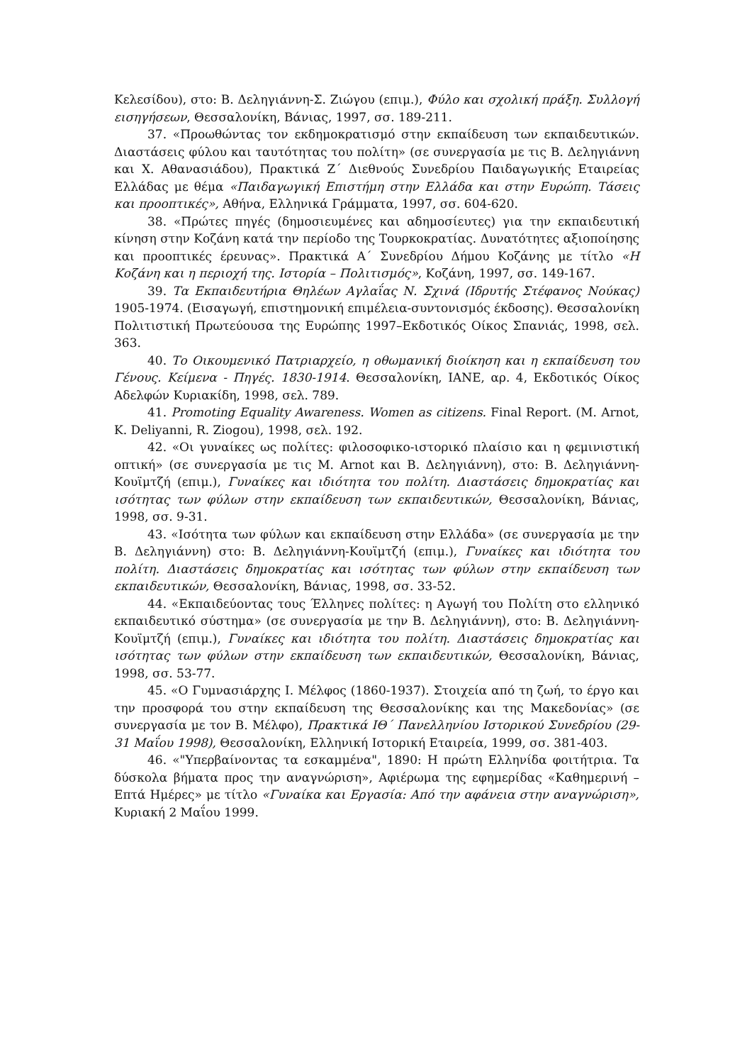Κελεσίδου), στο: Β. Δεληγιάννη-Σ. Ζιώγου (επιμ.), Φύλο και σχολική πράξη. Συλλογή εισηγήσεων, Θεσσαλονίκη, Βάνιας, 1997, σσ. 189-211.
37. «Προωθώντας τον εκδημοκρατισμό στην εκπαίδευση των εκπαιδευτικών. Διαστάσεις φύλου και ταυτότητας του πολίτη» (σε συνεργασία με τις Β. Δεληγιάννη και Χ. Αθανασιάδου), Πρακτικά Ζ΄ Διεθνούς Συνεδρίου Παιδαγωγικής Εταιρείας Ελλάδας με θέμα «Παιδαγωγική Επιστήμη στην Ελλάδα και στην Ευρώπη. Τάσεις και προοπτικές», Αθήνα, Ελληνικά Γράμματα, 1997, σσ. 604-620.
38. «Πρώτες πηγές (δημοσιευμένες και αδημοσίευτες) για την εκπαιδευτική κίνηση στην Κοζάνη κατά την περίοδο της Τουρκοκρατίας. Δυνατότητες αξιοποίησης και προοπτικές έρευνας». Πρακτικά Α΄ Συνεδρίου Δήμου Κοζάνης με τίτλο «Η Κοζάνη και η περιοχή της. Ιστορία – Πολιτισμός», Κοζάνη, 1997, σσ. 149-167.
39. Τα Εκπαιδευτήρια Θηλέων Αγλαΐας Ν. Σχινά (Ιδρυτής Στέφανος Νούκας) 1905-1974. (Εισαγωγή, επιστημονική επιμέλεια-συντονισμός έκδοσης). Θεσσαλονίκη Πολιτιστική Πρωτεύουσα της Ευρώπης 1997–Εκδοτικός Οίκος Σπανιάς, 1998, σελ. 363.
40. Το Οικουμενικό Πατριαρχείο, η οθωμανική διοίκηση και η εκπαίδευση του Γένους. Κείμενα - Πηγές. 1830-1914. Θεσσαλονίκη, ΙΑΝΕ, αρ. 4, Εκδοτικός Οίκος Αδελφών Κυριακίδη, 1998, σελ. 789.
41. Promoting Equality Awareness. Women as citizens. Final Report. (M. Arnot, K. Deliyanni, R. Ziogou), 1998, σελ. 192.
42. «Οι γυναίκες ως πολίτες: φιλοσοφικο-ιστορικό πλαίσιο και η φεμινιστική οπτική» (σε συνεργασία με τις M. Arnot και Β. Δεληγιάννη), στο: Β. Δεληγιάννη-Κουϊμτζή (επιμ.), Γυναίκες και ιδιότητα του πολίτη. Διαστάσεις δημοκρατίας και ισότητας των φύλων στην εκπαίδευση των εκπαιδευτικών, Θεσσαλονίκη, Βάνιας, 1998, σσ. 9-31.
43. «Ισότητα των φύλων και εκπαίδευση στην Ελλάδα» (σε συνεργασία με την Β. Δεληγιάννη) στο: Β. Δεληγιάννη-Κουϊμτζή (επιμ.), Γυναίκες και ιδιότητα του πολίτη. Διαστάσεις δημοκρατίας και ισότητας των φύλων στην εκπαίδευση των εκπαιδευτικών, Θεσσαλονίκη, Βάνιας, 1998, σσ. 33-52.
44. «Εκπαιδεύοντας τους Έλληνες πολίτες: η Αγωγή του Πολίτη στο ελληνικό εκπαιδευτικό σύστημα» (σε συνεργασία με την Β. Δεληγιάννη), στο: Β. Δεληγιάννη-Κουϊμτζή (επιμ.), Γυναίκες και ιδιότητα του πολίτη. Διαστάσεις δημοκρατίας και ισότητας των φύλων στην εκπαίδευση των εκπαιδευτικών, Θεσσαλονίκη, Βάνιας, 1998, σσ. 53-77.
45. «Ο Γυμνασιάρχης Ι. Μέλφος (1860-1937). Στοιχεία από τη ζωή, το έργο και την προσφορά του στην εκπαίδευση της Θεσσαλονίκης και της Μακεδονίας» (σε συνεργασία με τον Β. Μέλφο), Πρακτικά ΙΘ΄ Πανελληνίου Ιστορικού Συνεδρίου (29-31 Μαΐου 1998), Θεσσαλονίκη, Ελληνική Ιστορική Εταιρεία, 1999, σσ. 381-403.
46. «"Υπερβαίνοντας τα εσκαμμένα", 1890: Η πρώτη Ελληνίδα φοιτήτρια. Τα δύσκολα βήματα προς την αναγνώριση», Αφιέρωμα της εφημερίδας «Καθημερινή – Επτά Ημέρες» με τίτλο «Γυναίκα και Εργασία: Από την αφάνεια στην αναγνώριση», Κυριακή 2 Μαΐου 1999.